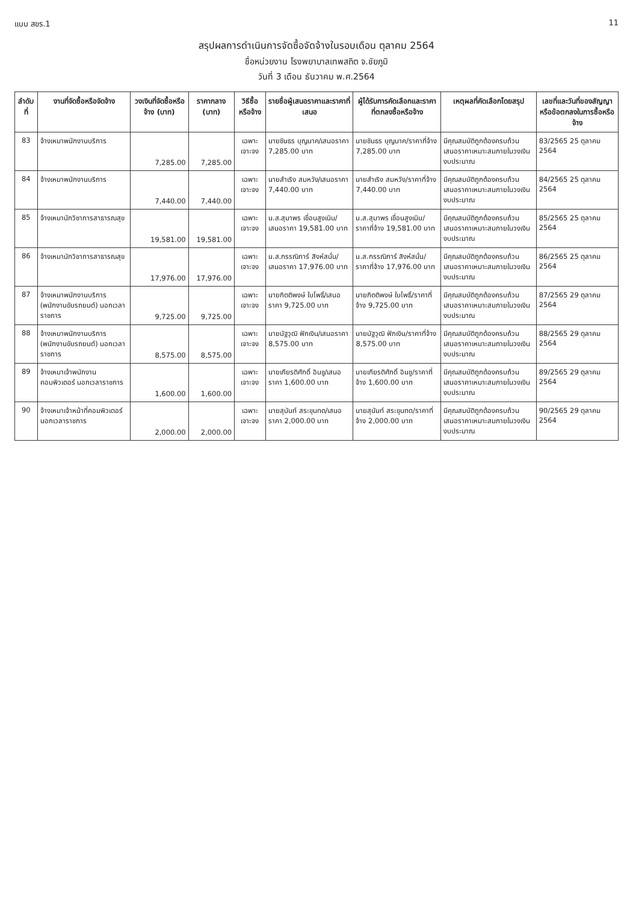แบบ สขร.1 11
สรุปผลการดำเนินการจัดซื้อจัดจ้างในรอบเดือน ตุลาคม 2564
ชื่อหน่วยงาน โรงพยาบาลเทพสถิต จ.ชัยภูมิ
วันที่ 3 เดือน ธันวาคม พ.ศ.2564
| ลำดับที่ | งานที่จัดซื้อหรือจัดจ้าง | วงเงินที่จัดซื้อหรือจ้าง (บาท) | ราคากลาง (บาท) | วิธีซื้อหรือจ้าง | รายชื่อผู้เสนอราคาและราคาที่เสนอ | ผู้ได้รับการคัดเลือกและราคาที่ตกลงซื้อหรือจ้าง | เหตุผลที่คัดเลือกโดยสรุป | เลขที่และวันที่ของสัญญาหรือข้อตกลงในการซื้อหรือจ้าง |
| --- | --- | --- | --- | --- | --- | --- | --- | --- |
| 83 | จ้างเหมาพนักงานบริการ | 7,285.00 | 7,285.00 | เฉพาะเจาะจง | นายชินธร บุญนาค/เสนอราคา 7,285.00 บาท | นายชินธร บุญนาค/ราคาที่จ้าง 7,285.00 บาท | มีคุณสมบัติถูกต้องครบถ้วนเสนอราคาเหมาะสมภายในวงเงินงบประมาณ | 83/2565 25 ตุลาคม 2564 |
| 84 | จ้างเหมาพนักงานบริการ | 7,440.00 | 7,440.00 | เฉพาะเจาะจง | นายสำเริง สมหวัง/เสนอราคา 7,440.00 บาท | นายสำเริง สมหวัง/ราคาที่จ้าง 7,440.00 บาท | มีคุณสมบัติถูกต้องครบถ้วนเสนอราคาเหมาะสมภายในวงเงินงบประมาณ | 84/2565 25 ตุลาคม 2564 |
| 85 | จ้างเหมานักวิชาการสาธารณสุข | 19,581.00 | 19,581.00 | เฉพาะเจาะจง | น.ส.สุมาพร เขื่อนสูงเนิน/เสนอราคา 19,581.00 บาท | น.ส.สุมาพร เขื่อนสูงเนิน/ราคาที่จ้าง 19,581.00 บาท | มีคุณสมบัติถูกต้องครบถ้วนเสนอราคาเหมาะสมภายในวงเงินงบประมาณ | 85/2565 25 ตุลาคม 2564 |
| 86 | จ้างเหมานักวิชาการสาธารณสุข | 17,976.00 | 17,976.00 | เฉพาะเจาะจง | น.ส.กรรณิการ์ สิงห์สนั่น/เสนอราคา 17,976.00 บาท | น.ส.กรรณิการ์ สิงห์สนั่น/ราคาที่จ้าง 17,976.00 บาท | มีคุณสมบัติถูกต้องครบถ้วนเสนอราคาเหมาะสมภายในวงเงินงบประมาณ | 86/2565 25 ตุลาคม 2564 |
| 87 | จ้างเหมาพนักงานบริการ (พนักงานขับรถยนต์) นอกเวลาราชการ | 9,725.00 | 9,725.00 | เฉพาะเจาะจง | นายกิตติพงษ์ ใบโพธิ์/เสนอราคา 9,725.00 บาท | นายกิตติพงษ์ ใบโพธิ์/ราคาที่จ้าง 9,725.00 บาท | มีคุณสมบัติถูกต้องครบถ้วนเสนอราคาเหมาะสมภายในวงเงินงบประมาณ | 87/2565 29 ตุลาคม 2564 |
| 88 | จ้างเหมาพนักงานบริการ (พนักงานขับรถยนต์) นอกเวลาราชการ | 8,575.00 | 8,575.00 | เฉพาะเจาะจง | นายนัฐวุฒิ ฟักเงิน/เสนอราคา 8,575.00 บาท | นายนัฐวุฒิ ฟักเงิน/ราคาที่จ้าง 8,575.00 บาท | มีคุณสมบัติถูกต้องครบถ้วนเสนอราคาเหมาะสมภายในวงเงินงบประมาณ | 88/2565 29 ตุลาคม 2564 |
| 89 | จ้างเหมาเจ้าพนักงานคอมพิวเตอร์ นอกเวลาราชการ | 1,600.00 | 1,600.00 | เฉพาะเจาะจง | นายเกียรติศักดิ์ อินชู/เสนอราคา 1,600.00 บาท | นายเกียรติศักดิ์ อินชู/ราคาที่จ้าง 1,600.00 บาท | มีคุณสมบัติถูกต้องครบถ้วนเสนอราคาเหมาะสมภายในวงเงินงบประมาณ | 89/2565 29 ตุลาคม 2564 |
| 90 | จ้างเหมาเจ้าหน้าที่คอมพิวเตอร์ นอกเวลาราชการ | 2,000.00 | 2,000.00 | เฉพาะเจาะจง | นายสุนันท์ สระขุนทด/เสนอราคา 2,000.00 บาท | นายสุนันท์ สระขุนทด/ราคาที่จ้าง 2,000.00 บาท | มีคุณสมบัติถูกต้องครบถ้วนเสนอราคาเหมาะสมภายในวงเงินงบประมาณ | 90/2565 29 ตุลาคม 2564 |